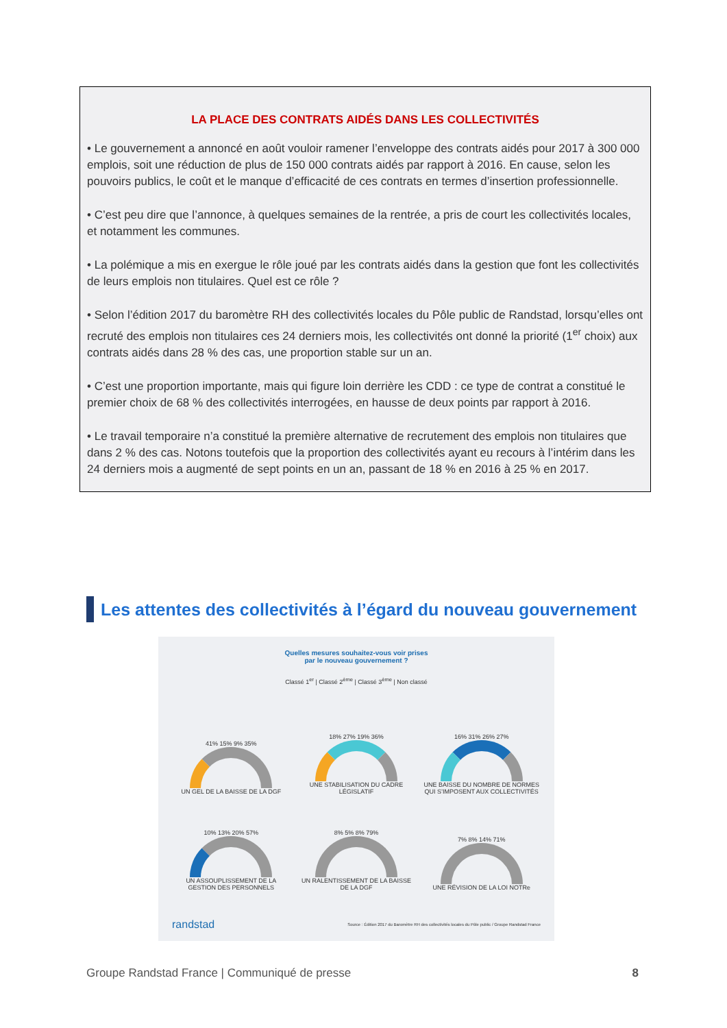LA PLACE DES CONTRATS AIDÉS DANS LES COLLECTIVITÉS
• Le gouvernement a annoncé en août vouloir ramener l’enveloppe des contrats aidés pour 2017 à 300 000 emplois, soit une réduction de plus de 150 000 contrats aidés par rapport à 2016. En cause, selon les pouvoirs publics, le coût et le manque d’efficacité de ces contrats en termes d’insertion professionnelle.
• C’est peu dire que l’annonce, à quelques semaines de la rentrée, a pris de court les collectivités locales, et notamment les communes.
• La polémique a mis en exergue le rôle joué par les contrats aidés dans la gestion que font les collectivités de leurs emplois non titulaires. Quel est ce rôle ?
• Selon l’édition 2017 du baromètre RH des collectivités locales du Pôle public de Randstad, lorsqu’elles ont recruté des emplois non titulaires ces 24 derniers mois, les collectivités ont donné la priorité (1<sup>er</sup> choix) aux contrats aidés dans 28 % des cas, une proportion stable sur un an.
• C’est une proportion importante, mais qui figure loin derrière les CDD : ce type de contrat a constitué le premier choix de 68 % des collectivités interrogées, en hausse de deux points par rapport à 2016.
• Le travail temporaire n’a constitué la première alternative de recrutement des emplois non titulaires que dans 2 % des cas. Notons toutefois que la proportion des collectivités ayant eu recours à l’intérim dans les 24 derniers mois a augmenté de sept points en un an, passant de 18 % en 2016 à 25 % en 2017.
Les attentes des collectivités à l’égard du nouveau gouvernement
Quelles mesures souhaitez-vous voir prises
par le nouveau gouvernement ?
Classé 1<sup>er</sup> | Classé 2<sup>ème</sup> | Classé 3<sup>ème</sup> | Non classé
41% 15% 9% 35%
UN GEL DE LA BAISSE DE LA DGF
18% 27% 19% 36%
UNE STABILISATION DU CADRE LÉGISLATIF
16% 31% 26% 27%
UNE BAISSE DU NOMBRE DE NORMES QUI S’IMPOSENT AUX COLLECTIVITÉS
10% 13% 20% 57%
UN ASSOUPLISSEMENT DE LA GESTION DES PERSONNELS
8% 5% 8% 79%
UN RALENTISSEMENT DE LA BAISSE DE LA DGF
7% 8% 14% 71%
UNE RÉVISION DE LA LOI NOTRe
randstad Source : Édition 2017 du Baromètre RH des collectivités locales du Pôle public / Groupe Randstad France
Groupe Randstad France | Communiqué de presse 8